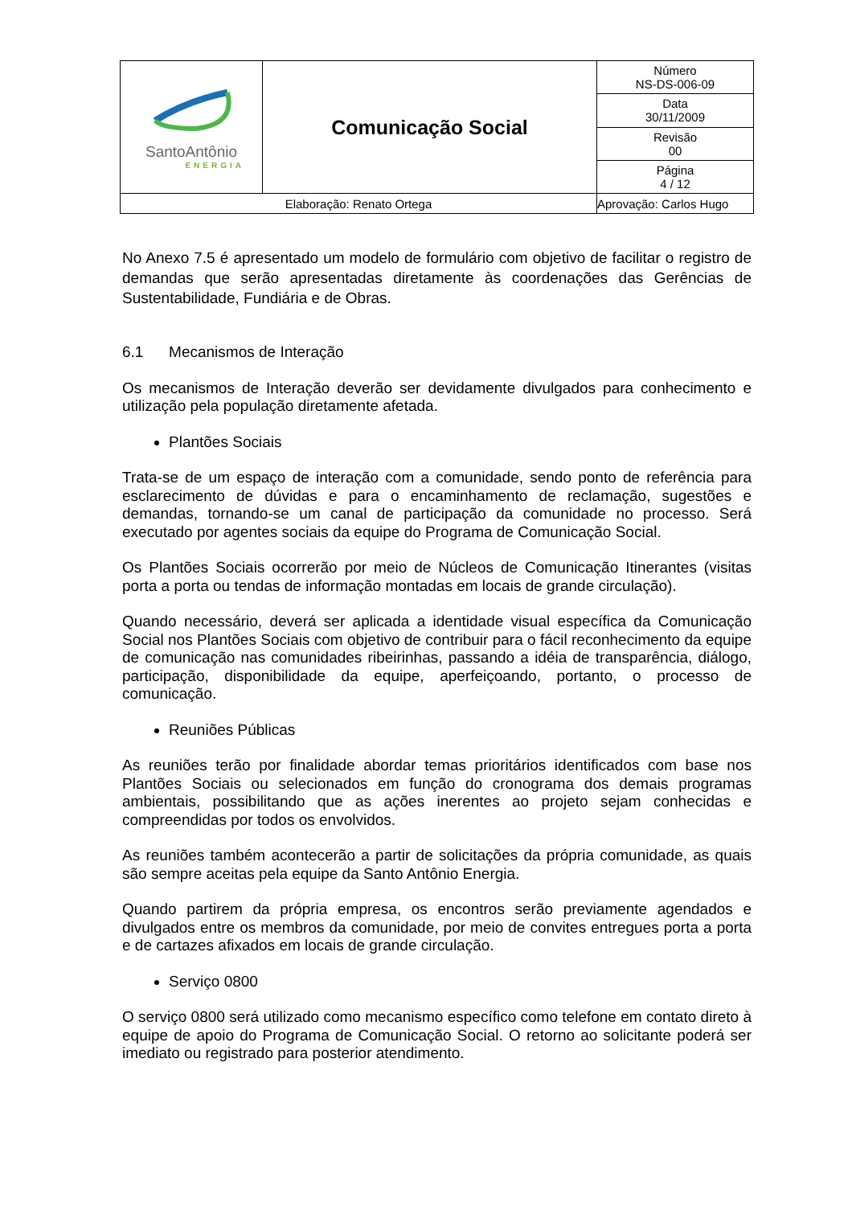| SantoAntônio ENERGIA | Comunicação Social | Número NS-DS-006-09 |
| | | Data 30/11/2009 |
| | | Revisão 00 |
| | | Página 4 / 12 |
| Elaboração: Renato Ortega | | Aprovação: Carlos Hugo |
No Anexo 7.5 é apresentado um modelo de formulário com objetivo de facilitar o registro de demandas que serão apresentadas diretamente às coordenações das Gerências de Sustentabilidade, Fundiária e de Obras.
6.1 Mecanismos de Interação
Os mecanismos de Interação deverão ser devidamente divulgados para conhecimento e utilização pela população diretamente afetada.
Plantões Sociais
Trata-se de um espaço de interação com a comunidade, sendo ponto de referência para esclarecimento de dúvidas e para o encaminhamento de reclamação, sugestões e demandas, tornando-se um canal de participação da comunidade no processo. Será executado por agentes sociais da equipe do Programa de Comunicação Social.
Os Plantões Sociais ocorrerão por meio de Núcleos de Comunicação Itinerantes (visitas porta a porta ou tendas de informação montadas em locais de grande circulação).
Quando necessário, deverá ser aplicada a identidade visual específica da Comunicação Social nos Plantões Sociais com objetivo de contribuir para o fácil reconhecimento da equipe de comunicação nas comunidades ribeirinhas, passando a idéia de transparência, diálogo, participação, disponibilidade da equipe, aperfeiçoando, portanto, o processo de comunicação.
Reuniões Públicas
As reuniões terão por finalidade abordar temas prioritários identificados com base nos Plantões Sociais ou selecionados em função do cronograma dos demais programas ambientais, possibilitando que as ações inerentes ao projeto sejam conhecidas e compreendidas por todos os envolvidos.
As reuniões também acontecerão a partir de solicitações da própria comunidade, as quais são sempre aceitas pela equipe da Santo Antônio Energia.
Quando partirem da própria empresa, os encontros serão previamente agendados e divulgados entre os membros da comunidade, por meio de convites entregues porta a porta e de cartazes afixados em locais de grande circulação.
Serviço 0800
O serviço 0800 será utilizado como mecanismo específico como telefone em contato direto à equipe de apoio do Programa de Comunicação Social. O retorno ao solicitante poderá ser imediato ou registrado para posterior atendimento.